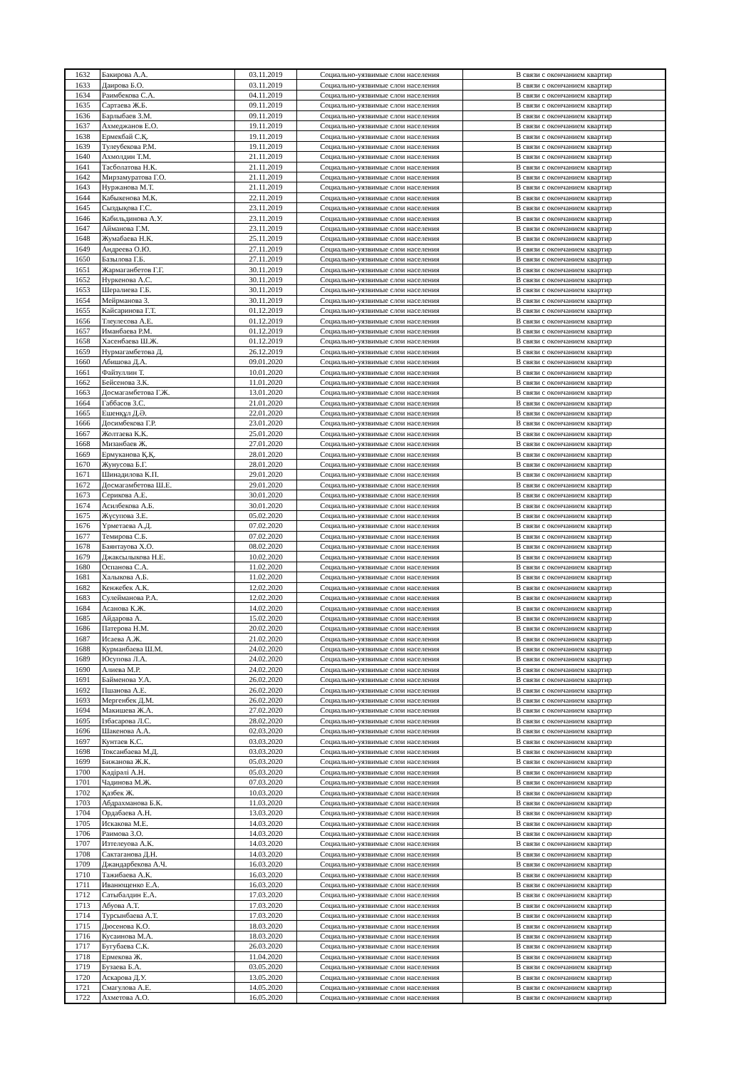| 1632 | Бакирова А.А. | 03.11.2019 | Социально-уязвимые слои населения | В связи с окончанием квартир |
| 1633 | Даирова Б.О. | 03.11.2019 | Социально-уязвимые слои населения | В связи с окончанием квартир |
| 1634 | Раимбекова С.А. | 04.11.2019 | Социально-уязвимые слои населения | В связи с окончанием квартир |
| 1635 | Сартаева Ж.Б. | 09.11.2019 | Социально-уязвимые слои населения | В связи с окончанием квартир |
| 1636 | Барлыбаев З.М. | 09.11.2019 | Социально-уязвимые слои населения | В связи с окончанием квартир |
| 1637 | Ахмеджанов Е.О. | 19.11.2019 | Социально-уязвимые слои населения | В связи с окончанием квартир |
| 1638 | Ермекбай С.Қ. | 19.11.2019 | Социально-уязвимые слои населения | В связи с окончанием квартир |
| 1639 | Тулеубекова Р.М. | 19.11.2019 | Социально-уязвимые слои населения | В связи с окончанием квартир |
| 1640 | Ахмолдин Т.М. | 21.11.2019 | Социально-уязвимые слои населения | В связи с окончанием квартир |
| 1641 | Тасболатова Н.К. | 21.11.2019 | Социально-уязвимые слои населения | В связи с окончанием квартир |
| 1642 | Мирзамуратова Г.О. | 21.11.2019 | Социально-уязвимые слои населения | В связи с окончанием квартир |
| 1643 | Нуржанова М.Т. | 21.11.2019 | Социально-уязвимые слои населения | В связи с окончанием квартир |
| 1644 | Кабыкенова М.К. | 22.11.2019 | Социально-уязвимые слои населения | В связи с окончанием квартир |
| 1645 | Сыздықова Г.С. | 23.11.2019 | Социально-уязвимые слои населения | В связи с окончанием квартир |
| 1646 | Кабильдинова А.У. | 23.11.2019 | Социально-уязвимые слои населения | В связи с окончанием квартир |
| 1647 | Айманова Г.М. | 23.11.2019 | Социально-уязвимые слои населения | В связи с окончанием квартир |
| 1648 | Жумабаева Н.К. | 25.11.2019 | Социально-уязвимые слои населения | В связи с окончанием квартир |
| 1649 | Андреева О.Ю. | 27.11.2019 | Социально-уязвимые слои населения | В связи с окончанием квартир |
| 1650 | Базылова Г.Б. | 27.11.2019 | Социально-уязвимые слои населения | В связи с окончанием квартир |
| 1651 | Жармаганбетов Г.Г. | 30.11.2019 | Социально-уязвимые слои населения | В связи с окончанием квартир |
| 1652 | Нуркенова А.С. | 30.11.2019 | Социально-уязвимые слои населения | В связи с окончанием квартир |
| 1653 | Шералиева Г.Б. | 30.11.2019 | Социально-уязвимые слои населения | В связи с окончанием квартир |
| 1654 | Мейрманова З. | 30.11.2019 | Социально-уязвимые слои населения | В связи с окончанием квартир |
| 1655 | Кайсаринова Г.Т. | 01.12.2019 | Социально-уязвимые слои населения | В связи с окончанием квартир |
| 1656 | Тлеулесова А.Е. | 01.12.2019 | Социально-уязвимые слои населения | В связи с окончанием квартир |
| 1657 | Иманбаева Р.М. | 01.12.2019 | Социально-уязвимые слои населения | В связи с окончанием квартир |
| 1658 | Хасенбаева Ш.Ж. | 01.12.2019 | Социально-уязвимые слои населения | В связи с окончанием квартир |
| 1659 | Нурмагамбетова Д. | 26.12.2019 | Социально-уязвимые слои населения | В связи с окончанием квартир |
| 1660 | Абишова Д.А. | 09.01.2020 | Социально-уязвимые слои населения | В связи с окончанием квартир |
| 1661 | Файзуллин Т. | 10.01.2020 | Социально-уязвимые слои населения | В связи с окончанием квартир |
| 1662 | Бейсенова З.К. | 11.01.2020 | Социально-уязвимые слои населения | В связи с окончанием квартир |
| 1663 | Досмагамбетова Г.Ж. | 13.01.2020 | Социально-уязвимые слои населения | В связи с окончанием квартир |
| 1664 | Габбасов З.С. | 21.01.2020 | Социально-уязвимые слои населения | В связи с окончанием квартир |
| 1665 | Ешенқұл Д.Ә. | 22.01.2020 | Социально-уязвимые слои населения | В связи с окончанием квартир |
| 1666 | Досимбекова Г.Р. | 23.01.2020 | Социально-уязвимые слои населения | В связи с окончанием квартир |
| 1667 | Жолтаева К.К. | 25.01.2020 | Социально-уязвимые слои населения | В связи с окончанием квартир |
| 1668 | Мизанбаев Ж. | 27.01.2020 | Социально-уязвимые слои населения | В связи с окончанием квартир |
| 1669 | Ермуканова Қ.Қ. | 28.01.2020 | Социально-уязвимые слои населения | В связи с окончанием квартир |
| 1670 | Жунусова Б.Г. | 28.01.2020 | Социально-уязвимые слои населения | В связи с окончанием квартир |
| 1671 | Шинадилова К.П. | 29.01.2020 | Социально-уязвимые слои населения | В связи с окончанием квартир |
| 1672 | Досмагамбетова Ш.Е. | 29.01.2020 | Социально-уязвимые слои населения | В связи с окончанием квартир |
| 1673 | Серикова А.Е. | 30.01.2020 | Социально-уязвимые слои населения | В связи с окончанием квартир |
| 1674 | Асилбекова А.Б. | 30.01.2020 | Социально-уязвимые слои населения | В связи с окончанием квартир |
| 1675 | Жүсупова З.Е. | 05.02.2020 | Социально-уязвимые слои населения | В связи с окончанием квартир |
| 1676 | Үрметаева А.Д. | 07.02.2020 | Социально-уязвимые слои населения | В связи с окончанием квартир |
| 1677 | Темирова С.Б. | 07.02.2020 | Социально-уязвимые слои населения | В связи с окончанием квартир |
| 1678 | Баянтауова Х.О. | 08.02.2020 | Социально-уязвимые слои населения | В связи с окончанием квартир |
| 1679 | Джаксылыкова Н.Е. | 10.02.2020 | Социально-уязвимые слои населения | В связи с окончанием квартир |
| 1680 | Оспанова С.А. | 11.02.2020 | Социально-уязвимые слои населения | В связи с окончанием квартир |
| 1681 | Халыкова А.Б. | 11.02.2020 | Социально-уязвимые слои населения | В связи с окончанием квартир |
| 1682 | Кенжебек А.К. | 12.02.2020 | Социально-уязвимые слои населения | В связи с окончанием квартир |
| 1683 | Сулейманова Р.А. | 12.02.2020 | Социально-уязвимые слои населения | В связи с окончанием квартир |
| 1684 | Асанова К.Ж. | 14.02.2020 | Социально-уязвимые слои населения | В связи с окончанием квартир |
| 1685 | Айдарова А. | 15.02.2020 | Социально-уязвимые слои населения | В связи с окончанием квартир |
| 1686 | Патерова Н.М. | 20.02.2020 | Социально-уязвимые слои населения | В связи с окончанием квартир |
| 1687 | Исаева А.Ж. | 21.02.2020 | Социально-уязвимые слои населения | В связи с окончанием квартир |
| 1688 | Курманбаева Ш.М. | 24.02.2020 | Социально-уязвимые слои населения | В связи с окончанием квартир |
| 1689 | Юсупова Л.А. | 24.02.2020 | Социально-уязвимые слои населения | В связи с окончанием квартир |
| 1690 | Алиева М.Р. | 24.02.2020 | Социально-уязвимые слои населения | В связи с окончанием квартир |
| 1691 | Байменова У.А. | 26.02.2020 | Социально-уязвимые слои населения | В связи с окончанием квартир |
| 1692 | Пшанова А.Е. | 26.02.2020 | Социально-уязвимые слои населения | В связи с окончанием квартир |
| 1693 | Мергенбек Д.М. | 26.02.2020 | Социально-уязвимые слои населения | В связи с окончанием квартир |
| 1694 | Макишева Ж.А. | 27.02.2020 | Социально-уязвимые слои населения | В связи с окончанием квартир |
| 1695 | Ізбасарова Л.С. | 28.02.2020 | Социально-уязвимые слои населения | В связи с окончанием квартир |
| 1696 | Шакенова А.А. | 02.03.2020 | Социально-уязвимые слои населения | В связи с окончанием квартир |
| 1697 | Кунтаев К.С. | 03.03.2020 | Социально-уязвимые слои населения | В связи с окончанием квартир |
| 1698 | Токсанбаева М.Д. | 03.03.2020 | Социально-уязвимые слои населения | В связи с окончанием квартир |
| 1699 | Бижанова Ж.К. | 05.03.2020 | Социально-уязвимые слои населения | В связи с окончанием квартир |
| 1700 | Кәдірәлі А.Н. | 05.03.2020 | Социально-уязвимые слои населения | В связи с окончанием квартир |
| 1701 | Чадинова М.Ж. | 07.03.2020 | Социально-уязвимые слои населения | В связи с окончанием квартир |
| 1702 | Қазбек Ж. | 10.03.2020 | Социально-уязвимые слои населения | В связи с окончанием квартир |
| 1703 | Абдрахманова Б.К. | 11.03.2020 | Социально-уязвимые слои населения | В связи с окончанием квартир |
| 1704 | Ордабаева А.Н. | 13.03.2020 | Социально-уязвимые слои населения | В связи с окончанием квартир |
| 1705 | Искакова М.Е. | 14.03.2020 | Социально-уязвимые слои населения | В связи с окончанием квартир |
| 1706 | Раимова З.О. | 14.03.2020 | Социально-уязвимые слои населения | В связи с окончанием квартир |
| 1707 | Изтелеуова А.К. | 14.03.2020 | Социально-уязвимые слои населения | В связи с окончанием квартир |
| 1708 | Сактаганова Д.Н. | 14.03.2020 | Социально-уязвимые слои населения | В связи с окончанием квартир |
| 1709 | Джандарбекова А.Ч. | 16.03.2020 | Социально-уязвимые слои населения | В связи с окончанием квартир |
| 1710 | Тажибаева А.К. | 16.03.2020 | Социально-уязвимые слои населения | В связи с окончанием квартир |
| 1711 | Иванющенко Е.А. | 16.03.2020 | Социально-уязвимые слои населения | В связи с окончанием квартир |
| 1712 | Сатыбалдин Е.А. | 17.03.2020 | Социально-уязвимые слои населения | В связи с окончанием квартир |
| 1713 | Абуова А.Т. | 17.03.2020 | Социально-уязвимые слои населения | В связи с окончанием квартир |
| 1714 | Турсынбаева А.Т. | 17.03.2020 | Социально-уязвимые слои населения | В связи с окончанием квартир |
| 1715 | Дюсенова К.О. | 18.03.2020 | Социально-уязвимые слои населения | В связи с окончанием квартир |
| 1716 | Кусаинова М.А. | 18.03.2020 | Социально-уязвимые слои населения | В связи с окончанием квартир |
| 1717 | Бугубаева С.К. | 26.03.2020 | Социально-уязвимые слои населения | В связи с окончанием квартир |
| 1718 | Ермекова Ж. | 11.04.2020 | Социально-уязвимые слои населения | В связи с окончанием квартир |
| 1719 | Бузаева Б.А. | 03.05.2020 | Социально-уязвимые слои населения | В связи с окончанием квартир |
| 1720 | Аскарова Д.У. | 13.05.2020 | Социально-уязвимые слои населения | В связи с окончанием квартир |
| 1721 | Смагулова А.Е. | 14.05.2020 | Социально-уязвимые слои населения | В связи с окончанием квартир |
| 1722 | Ахметова А.О. | 16.05.2020 | Социально-уязвимые слои населения | В связи с окончанием квартир |